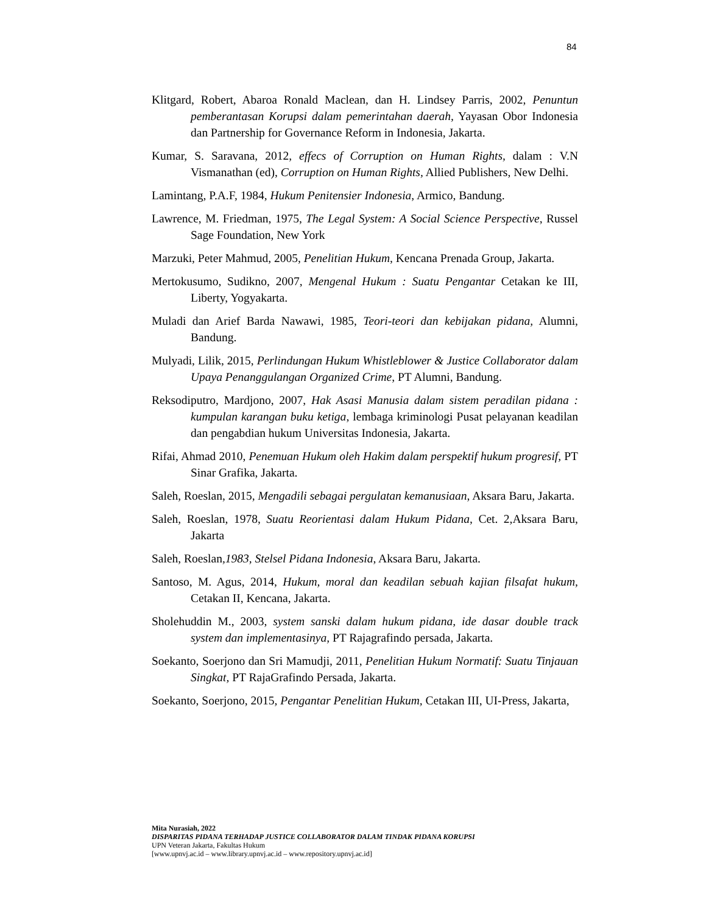84
Klitgard, Robert, Abaroa Ronald Maclean, dan H. Lindsey Parris, 2002, Penuntun pemberantasan Korupsi dalam pemerintahan daerah, Yayasan Obor Indonesia dan Partnership for Governance Reform in Indonesia, Jakarta.
Kumar, S. Saravana, 2012, effecs of Corruption on Human Rights, dalam : V.N Vismanathan (ed), Corruption on Human Rights, Allied Publishers, New Delhi.
Lamintang, P.A.F, 1984, Hukum Penitensier Indonesia, Armico, Bandung.
Lawrence, M. Friedman, 1975, The Legal System: A Social Science Perspective, Russel Sage Foundation, New York
Marzuki, Peter Mahmud, 2005, Penelitian Hukum, Kencana Prenada Group, Jakarta.
Mertokusumo, Sudikno, 2007, Mengenal Hukum : Suatu Pengantar Cetakan ke III, Liberty, Yogyakarta.
Muladi dan Arief Barda Nawawi, 1985, Teori-teori dan kebijakan pidana, Alumni, Bandung.
Mulyadi, Lilik, 2015, Perlindungan Hukum Whistleblower & Justice Collaborator dalam Upaya Penanggulangan Organized Crime, PT Alumni, Bandung.
Reksodiputro, Mardjono, 2007, Hak Asasi Manusia dalam sistem peradilan pidana : kumpulan karangan buku ketiga, lembaga kriminologi Pusat pelayanan keadilan dan pengabdian hukum Universitas Indonesia, Jakarta.
Rifai, Ahmad 2010, Penemuan Hukum oleh Hakim dalam perspektif hukum progresif, PT Sinar Grafika, Jakarta.
Saleh, Roeslan, 2015, Mengadili sebagai pergulatan kemanusiaan, Aksara Baru, Jakarta.
Saleh, Roeslan, 1978, Suatu Reorientasi dalam Hukum Pidana, Cet. 2,Aksara Baru, Jakarta
Saleh, Roeslan,1983, Stelsel Pidana Indonesia, Aksara Baru, Jakarta.
Santoso, M. Agus, 2014, Hukum, moral dan keadilan sebuah kajian filsafat hukum, Cetakan II, Kencana, Jakarta.
Sholehuddin M., 2003, system sanski dalam hukum pidana, ide dasar double track system dan implementasinya, PT Rajagrafindo persada, Jakarta.
Soekanto, Soerjono dan Sri Mamudji, 2011, Penelitian Hukum Normatif: Suatu Tinjauan Singkat, PT RajaGrafindo Persada, Jakarta.
Soekanto, Soerjono, 2015, Pengantar Penelitian Hukum, Cetakan III, UI-Press, Jakarta,
Mita Nurasiah, 2022
DISPARITAS PIDANA TERHADAP JUSTICE COLLABORATOR DALAM TINDAK PIDANA KORUPSI
UPN Veteran Jakarta, Fakultas Hukum
[www.upnvj.ac.id – www.library.upnvj.ac.id – www.repository.upnvj.ac.id]